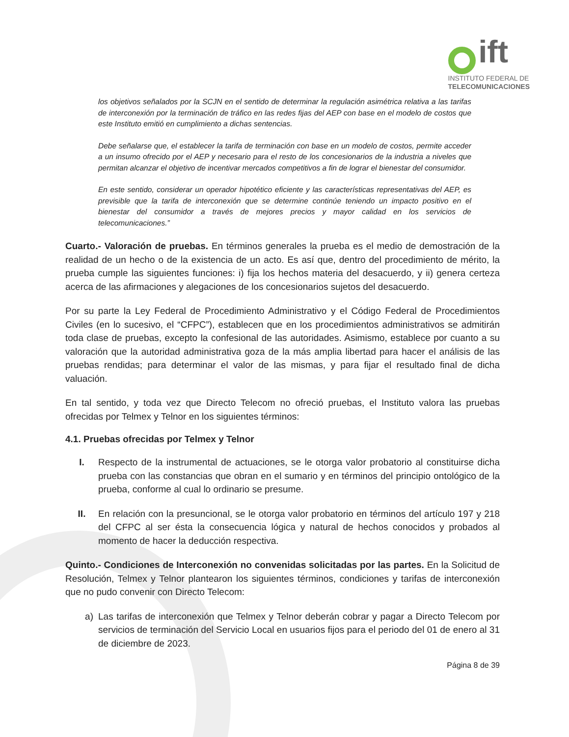ift
INSTITUTO FEDERAL DE
TELECOMUNICACIONES
los objetivos señalados por la SCJN en el sentido de determinar la regulación asimétrica relativa a las tarifas de interconexión por la terminación de tráfico en las redes fijas del AEP con base en el modelo de costos que este Instituto emitió en cumplimiento a dichas sentencias.
Debe señalarse que, el establecer la tarifa de terminación con base en un modelo de costos, permite acceder a un insumo ofrecido por el AEP y necesario para el resto de los concesionarios de la industria a niveles que permitan alcanzar el objetivo de incentivar mercados competitivos a fin de lograr el bienestar del consumidor.
En este sentido, considerar un operador hipotético eficiente y las características representativas del AEP, es previsible que la tarifa de interconexión que se determine continúe teniendo un impacto positivo en el bienestar del consumidor a través de mejores precios y mayor calidad en los servicios de telecomunicaciones.”
Cuarto.- Valoración de pruebas. En términos generales la prueba es el medio de demostración de la realidad de un hecho o de la existencia de un acto. Es así que, dentro del procedimiento de mérito, la prueba cumple las siguientes funciones: i) fija los hechos materia del desacuerdo, y ii) genera certeza acerca de las afirmaciones y alegaciones de los concesionarios sujetos del desacuerdo.
Por su parte la Ley Federal de Procedimiento Administrativo y el Código Federal de Procedimientos Civiles (en lo sucesivo, el “CFPC”), establecen que en los procedimientos administrativos se admitirán toda clase de pruebas, excepto la confesional de las autoridades. Asimismo, establece por cuanto a su valoración que la autoridad administrativa goza de la más amplia libertad para hacer el análisis de las pruebas rendidas; para determinar el valor de las mismas, y para fijar el resultado final de dicha valuación.
En tal sentido, y toda vez que Directo Telecom no ofreció pruebas, el Instituto valora las pruebas ofrecidas por Telmex y Telnor en los siguientes términos:
4.1. Pruebas ofrecidas por Telmex y Telnor
I. Respecto de la instrumental de actuaciones, se le otorga valor probatorio al constituirse dicha prueba con las constancias que obran en el sumario y en términos del principio ontológico de la prueba, conforme al cual lo ordinario se presume.
II. En relación con la presuncional, se le otorga valor probatorio en términos del artículo 197 y 218 del CFPC al ser ésta la consecuencia lógica y natural de hechos conocidos y probados al momento de hacer la deducción respectiva.
Quinto.- Condiciones de Interconexión no convenidas solicitadas por las partes. En la Solicitud de Resolución, Telmex y Telnor plantearon los siguientes términos, condiciones y tarifas de interconexión que no pudo convenir con Directo Telecom:
a) Las tarifas de interconexión que Telmex y Telnor deberán cobrar y pagar a Directo Telecom por servicios de terminación del Servicio Local en usuarios fijos para el periodo del 01 de enero al 31 de diciembre de 2023.
Página 8 de 39